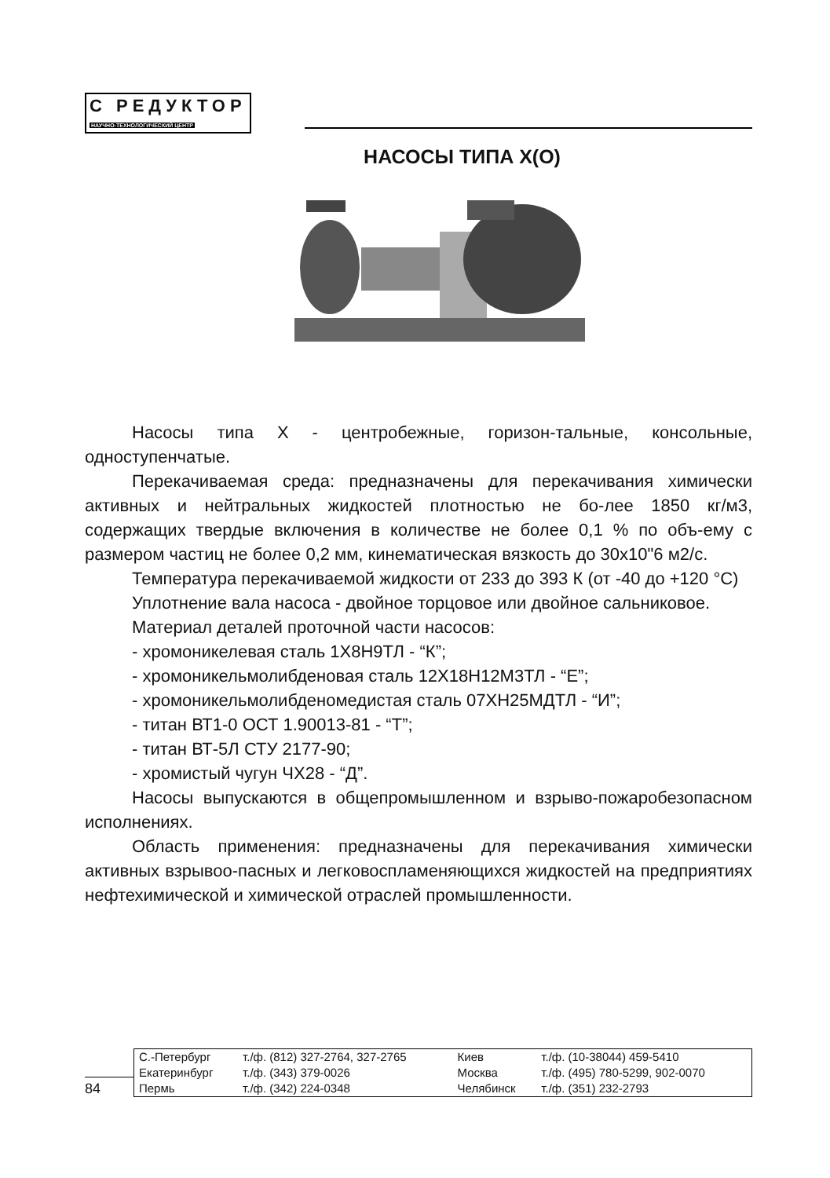С РЕДУКТОР
НАУЧНО-ТЕХНОЛОГИЧЕСКИЙ ЦЕНТР
НАСОСЫ ТИПА Х(О)
Насосы типа Х - центробежные, горизон-тальные, консольные, одноступенчатые.
Перекачиваемая среда: предназначены для перекачивания химически активных и нейтральных жидкостей плотностью не бо-лее 1850 кг/м3, содержащих твердые включения в количестве не более 0,1 % по объ-ему с размером частиц не более 0,2 мм, кинематическая вязкость до 30х10"6 м2/с.
Температура перекачиваемой жидкости от 233 до 393 К (от -40 до +120 °С)
Уплотнение вала насоса - двойное торцовое или двойное сальниковое.
Материал деталей проточной части насосов:
- хромоникелевая сталь 1Х8Н9ТЛ - “К”;
- хромоникельмолибденовая сталь 12Х18Н12М3ТЛ - “Е”;
- хромоникельмолибденомедистая сталь 07ХН25МДТЛ - “И”;
- титан ВТ1-0 ОСТ 1.90013-81 - “Т”;
- титан ВТ-5Л СТУ 2177-90;
- хромистый чугун ЧХ28 - “Д”.
Насосы выпускаются в общепромышленном и взрыво-пожаробезопасном исполнениях.
Область применения: предназначены для перекачивания химически активных взрывоо-пасных и легковоспламеняющихся жидкостей на предприятиях нефтехимической и химической отраслей промышленности.
84
| С.-Петербург | т./ф. (812) 327-2764, 327-2765 | Киев | т./ф. (10-38044) 459-5410 |
| Екатеринбург | т./ф. (343) 379-0026 | Москва | т./ф. (495) 780-5299, 902-0070 |
| Пермь | т./ф. (342) 224-0348 | Челябинск | т./ф. (351) 232-2793 |